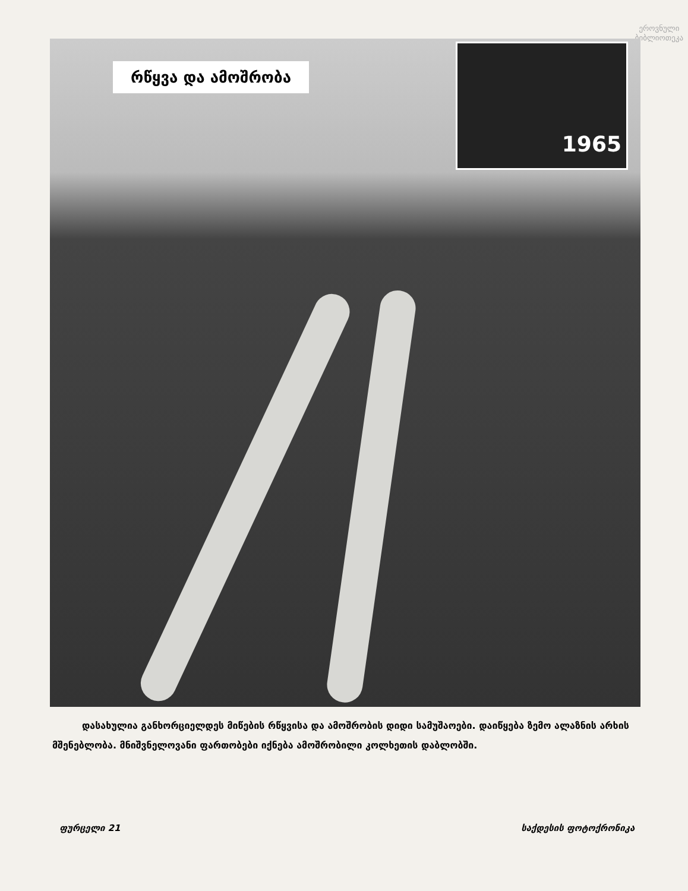ეროვნული
ბიბლიოთეკა
რწყვა და ამოშრობა
1965
დასახულია განხორციელდეს მიწების რწყვისა და ამოშრობის დიდი სამუშაოები. დაიწყება ზემო ალაზნის არხის მშენებლობა. მნიშვნელოვანი ფართობები იქნება ამოშრობილი კოლხეთის დაბლობში.
ფურცელი 21 საქდესის ფოტოქრონიკა